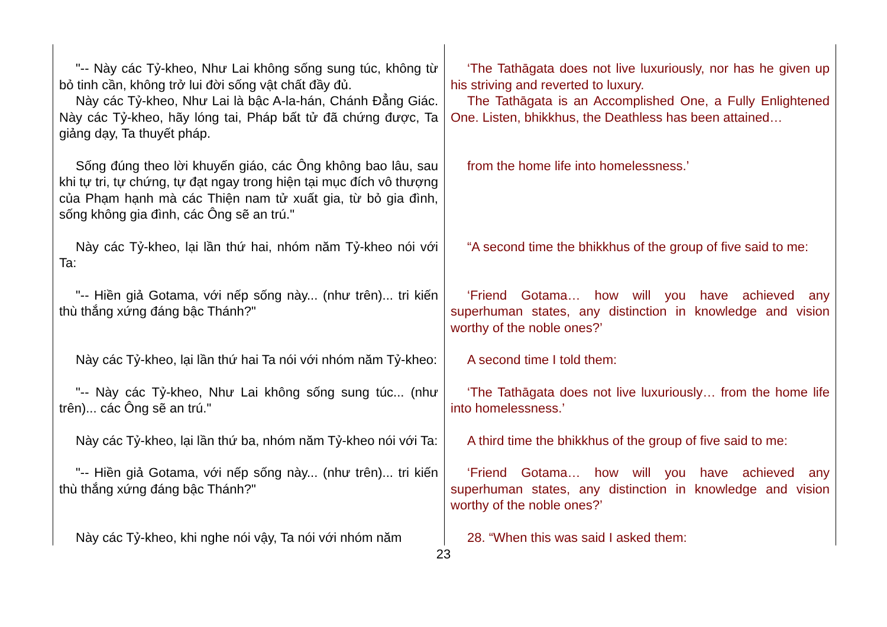| "-- Này các Tỷ-kheo, Như Lai không sống sung túc, không từ bỏ tinh cần, không trở lui đời sống vật chất đầy đủ. Này các Tỷ-kheo, Như Lai là bậc A-la-hán, Chánh Đẳng Giác. Này các Tỷ-kheo, hãy lóng tai, Pháp bất tử đã chứng được, Ta giảng dạy, Ta thuyết pháp. | ‘The Tathāgata does not live luxuriously, nor has he given up his striving and reverted to luxury. The Tathāgata is an Accomplished One, a Fully Enlightened One. Listen, bhikkhus, the Deathless has been attained… |
| Sống đúng theo lời khuyến giáo, các Ông không bao lâu, sau khi tự tri, tự chứng, tự đạt ngay trong hiện tại mục đích vô thượng của Phạm hạnh mà các Thiện nam tử xuất gia, từ bỏ gia đình, sống không gia đình, các Ông sẽ an trú." | from the home life into homelessness.’ |
| Này các Tỷ-kheo, lại lần thứ hai, nhóm năm Tỷ-kheo nói với Ta: | “A second time the bhikkhus of the group of five said to me: |
| "-- Hiền giả Gotama, với nếp sống này... (như trên)... tri kiến thù thắng xứng đáng bậc Thánh?" | ‘Friend Gotama… how will you have achieved any superhuman states, any distinction in knowledge and vision worthy of the noble ones?’ |
| Này các Tỷ-kheo, lại lần thứ hai Ta nói với nhóm năm Tỷ-kheo: | A second time I told them: |
| "-- Này các Tỷ-kheo, Như Lai không sống sung túc... (như trên)... các Ông sẽ an trú." | ‘The Tathāgata does not live luxuriously… from the home life into homelessness.’ |
| Này các Tỷ-kheo, lại lần thứ ba, nhóm năm Tỷ-kheo nói với Ta: | A third time the bhikkhus of the group of five said to me: |
| "-- Hiền giả Gotama, với nếp sống này... (như trên)... tri kiến thù thắng xứng đáng bậc Thánh?" | ‘Friend Gotama… how will you have achieved any superhuman states, any distinction in knowledge and vision worthy of the noble ones?’ |
| Này các Tỷ-kheo, khi nghe nói vậy, Ta nói với nhóm năm | 28. “When this was said I asked them: |
23